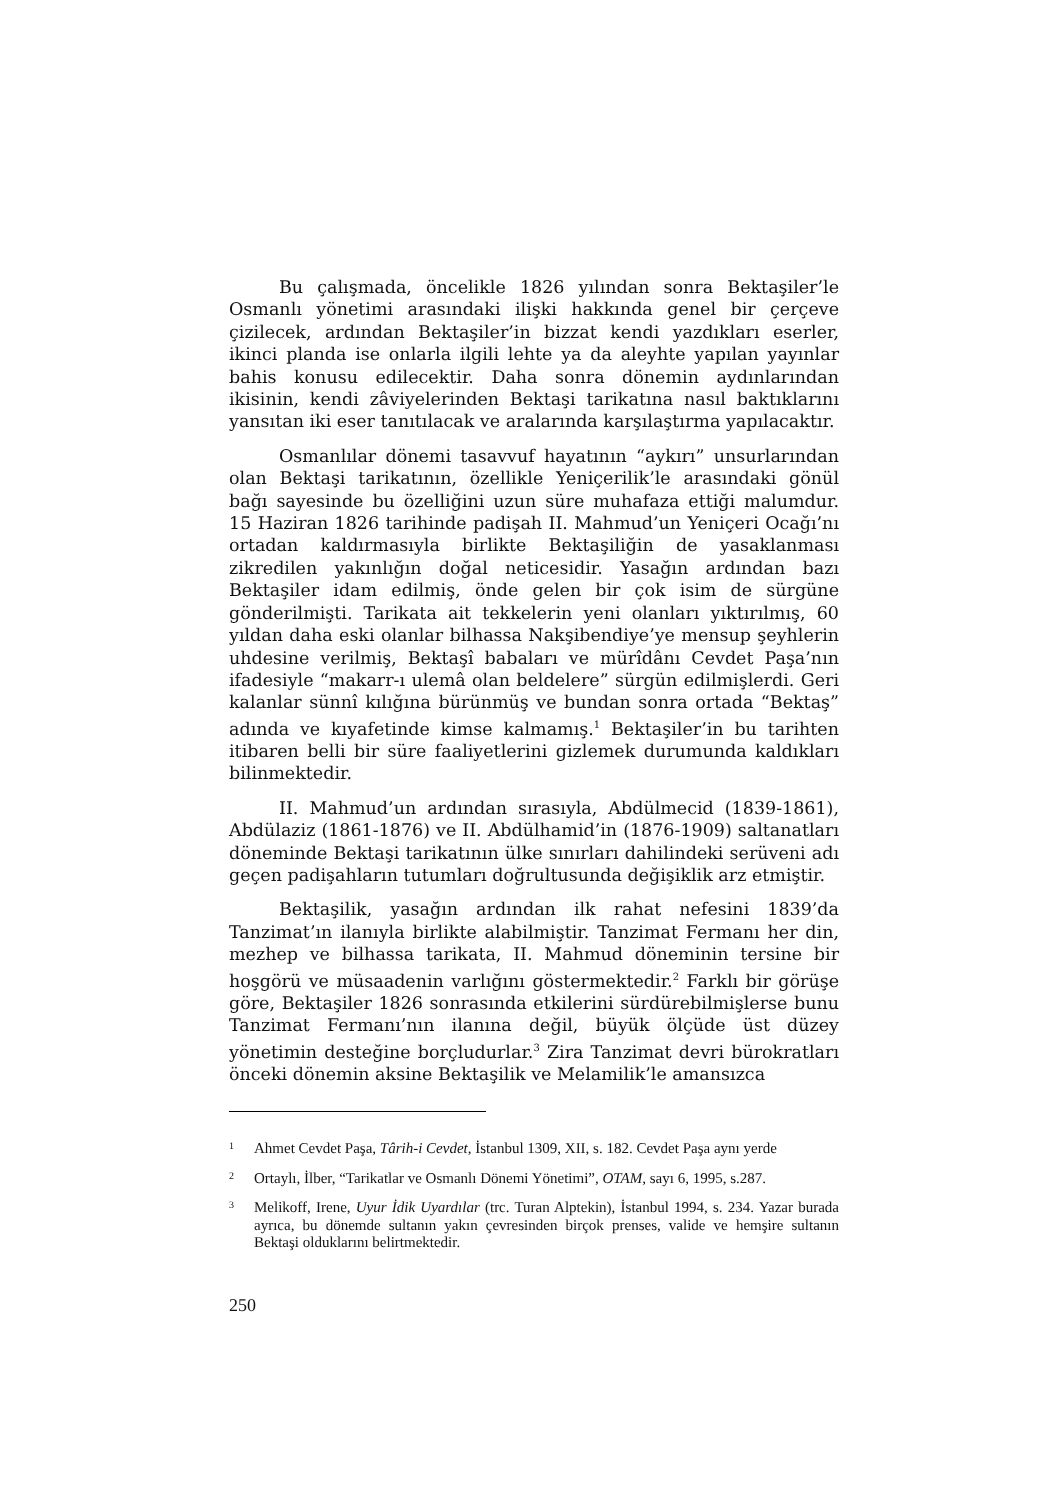Bu çalışmada, öncelikle 1826 yılından sonra Bektaşiler’le Osmanlı yönetimi arasındaki ilişki hakkında genel bir çerçeve çizilecek, ardından Bektaşiler’in bizzat kendi yazdıkları eserler, ikinci planda ise onlarla ilgili lehte ya da aleyhte yapılan yayınlar bahis konusu edilecektir. Daha sonra dönemin aydınlarından ikisinin, kendi zâviyelerinden Bektaşi tarikatına nasıl baktıklarını yansıtan iki eser tanıtılacak ve aralarında karşılaştırma yapılacaktır.
Osmanlılar dönemi tasavvuf hayatının “aykırı” unsurlarından olan Bektaşi tarikatının, özellikle Yeniçerilik’le arasındaki gönül bağı sayesinde bu özelliğini uzun süre muhafaza ettiği malumdur. 15 Haziran 1826 tarihinde padişah II. Mahmud’un Yeniçeri Ocağı’nı ortadan kaldırmasıyla birlikte Bektaşiliğin de yasaklanması zikredilen yakınlığın doğal neticesidir. Yasağın ardından bazı Bektaşiler idam edilmiş, önde gelen bir çok isim de sürgüne gönderilmişti. Tarikata ait tekkelerin yeni olanları yıktırılmış, 60 yıldan daha eski olanlar bilhassa Nakşibendiye’ye mensup şeyhlerin uhdesine verilmiş, Bektaşî babaları ve mürîdânı Cevdet Paşa’nın ifadesiyle “makarr-ı ulemâ olan beldelere” sürgün edilmişlerdi. Geri kalanlar sünnî kılığına bürünmüş ve bundan sonra ortada “Bektaş” adında ve kıyafetinde kimse kalmamış.<sup>1</sup> Bektaşiler’in bu tarihten itibaren belli bir süre faaliyetlerini gizlemek durumunda kaldıkları bilinmektedir.
II. Mahmud’un ardından sırasıyla, Abdülmecid (1839-1861), Abdülaziz (1861-1876) ve II. Abdülhamid’in (1876-1909) saltanatları döneminde Bektaşi tarikatının ülke sınırları dahilindeki serüveni adı geçen padişahların tutumları doğrultusunda değişiklik arz etmiştir.
Bektaşilik, yasağın ardından ilk rahat nefesini 1839’da Tanzimat’ın ilanıyla birlikte alabilmiştir. Tanzimat Fermanı her din, mezhep ve bilhassa tarikata, II. Mahmud döneminin tersine bir hoşgörü ve müsaadenin varlığını göstermektedir.<sup>2</sup> Farklı bir görüşe göre, Bektaşiler 1826 sonrasında etkilerini sürdürebilmişlerse bunu Tanzimat Fermanı’nın ilanına değil, büyük ölçüde üst düzey yönetimin desteğine borçludurlar.<sup>3</sup> Zira Tanzimat devri bürokratları önceki dönemin aksine Bektaşilik ve Melamilik’le amansızca
1 Ahmet Cevdet Paşa, Târih-i Cevdet, İstanbul 1309, XII, s. 182. Cevdet Paşa aynı yerde
2 Ortaylı, İlber, “Tarikatlar ve Osmanlı Dönemi Yönetimi”, OTAM, sayı 6, 1995, s.287.
3 Melikoff, Irene, Uyur İdik Uyardılar (trc. Turan Alptekin), İstanbul 1994, s. 234. Yazar burada ayrıca, bu dönemde sultanın yakın çevresinden birçok prenses, valide ve hemşire sultanın Bektaşi olduklarını belirtmektedir.
250